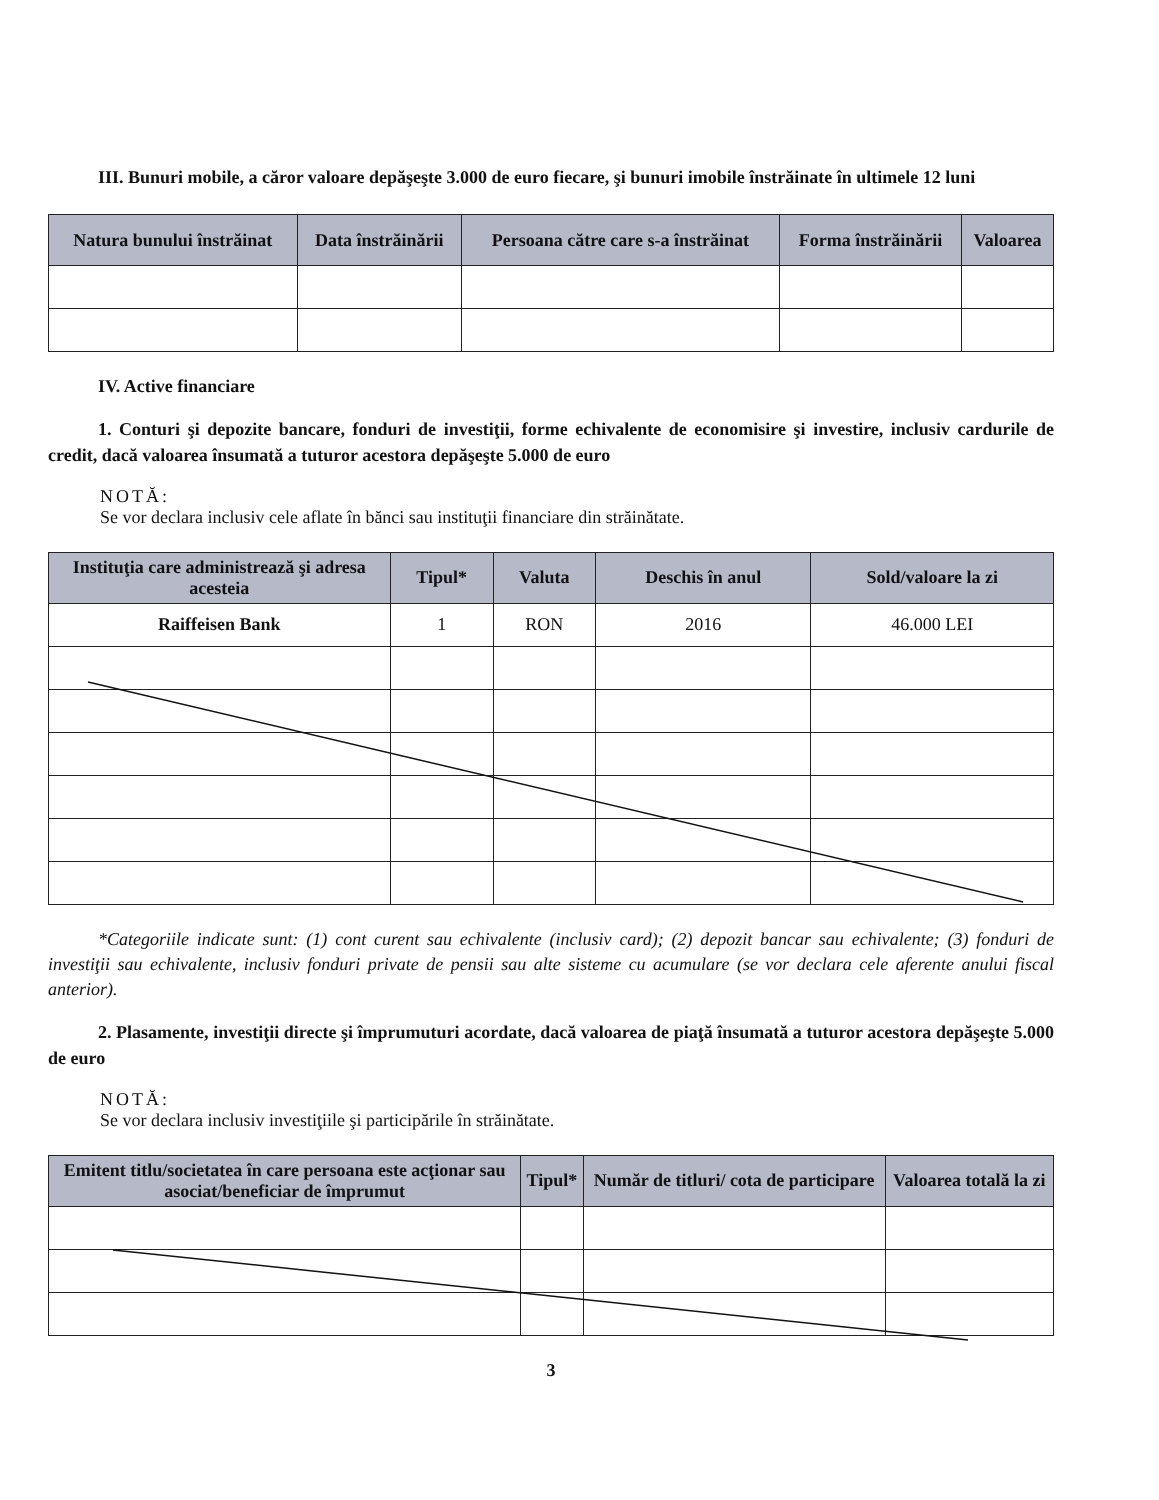III. Bunuri mobile, a căror valoare depăşeşte 3.000 de euro fiecare, şi bunuri imobile înstrăinate în ultimele 12 luni
| Natura bunului înstrăinat | Data înstrăinării | Persoana către care s-a înstrăinat | Forma înstrăinării | Valoarea |
| --- | --- | --- | --- | --- |
IV. Active financiare
1. Conturi şi depozite bancare, fonduri de investiţii, forme echivalente de economisire şi investire, inclusiv cardurile de credit, dacă valoarea însumată a tuturor acestora depăşeşte 5.000 de euro
NOTĂ:
Se vor declara inclusiv cele aflate în bănci sau instituţii financiare din străinătate.
| Instituţia care administrează şi adresa acesteia | Tipul* | Valuta | Deschis în anul | Sold/valoare la zi |
| --- | --- | --- | --- | --- |
| Raiffeisen Bank | 1 | RON | 2016 | 46.000 LEI |
*Categoriile indicate sunt: (1) cont curent sau echivalente (inclusiv card); (2) depozit bancar sau echivalente; (3) fonduri de investiţii sau echivalente, inclusiv fonduri private de pensii sau alte sisteme cu acumulare (se vor declara cele aferente anului fiscal anterior).
2. Plasamente, investiţii directe şi împrumuturi acordate, dacă valoarea de piaţă însumată a tuturor acestora depăşeşte 5.000 de euro
NOTĂ:
Se vor declara inclusiv investiţiile şi participările în străinătate.
| Emitent titlu/societatea în care persoana este acţionar sau asociat/beneficiar de împrumut | Tipul* | Număr de titluri/ cota de participare | Valoarea totală la zi |
| --- | --- | --- | --- |
3